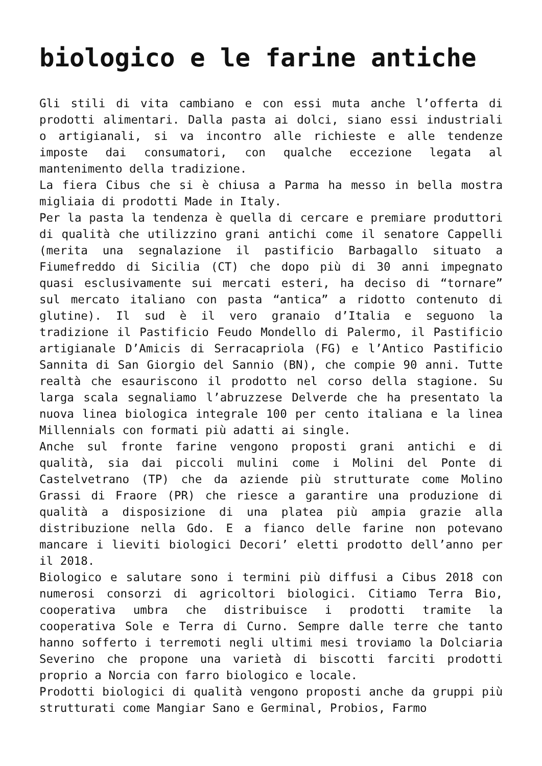biologico e le farine antiche
Gli stili di vita cambiano e con essi muta anche l’offerta di prodotti alimentari. Dalla pasta ai dolci, siano essi industriali o artigianali, si va incontro alle richieste e alle tendenze imposte dai consumatori, con qualche eccezione legata al mantenimento della tradizione.
La fiera Cibus che si è chiusa a Parma ha messo in bella mostra migliaia di prodotti Made in Italy.
Per la pasta la tendenza è quella di cercare e premiare produttori di qualità che utilizzino grani antichi come il senatore Cappelli (merita una segnalazione il pastificio Barbagallo situato a Fiumefreddo di Sicilia (CT) che dopo più di 30 anni impegnato quasi esclusivamente sui mercati esteri, ha deciso di “tornare” sul mercato italiano con pasta “antica” a ridotto contenuto di glutine). Il sud è il vero granaio d’Italia e seguono la tradizione il Pastificio Feudo Mondello di Palermo, il Pastificio artigianale D’Amicis di Serracapriola (FG) e l’Antico Pastificio Sannita di San Giorgio del Sannio (BN), che compie 90 anni. Tutte realtà che esauriscono il prodotto nel corso della stagione. Su larga scala segnaliamo l’abruzzese Delverde che ha presentato la nuova linea biologica integrale 100 per cento italiana e la linea Millennials con formati più adatti ai single.
Anche sul fronte farine vengono proposti grani antichi e di qualità, sia dai piccoli mulini come i Molini del Ponte di Castelvetrano (TP) che da aziende più strutturate come Molino Grassi di Fraore (PR) che riesce a garantire una produzione di qualità a disposizione di una platea più ampia grazie alla distribuzione nella Gdo. E a fianco delle farine non potevano mancare i lieviti biologici Decori’ eletti prodotto dell’anno per il 2018.
Biologico e salutare sono i termini più diffusi a Cibus 2018 con numerosi consorzi di agricoltori biologici. Citiamo Terra Bio, cooperativa umbra che distribuisce i prodotti tramite la cooperativa Sole e Terra di Curno. Sempre dalle terre che tanto hanno sofferto i terremoti negli ultimi mesi troviamo la Dolciaria Severino che propone una varietà di biscotti farciti prodotti proprio a Norcia con farro biologico e locale.
Prodotti biologici di qualità vengono proposti anche da gruppi più strutturati come Mangiar Sano e Germinal, Probios, Farmo